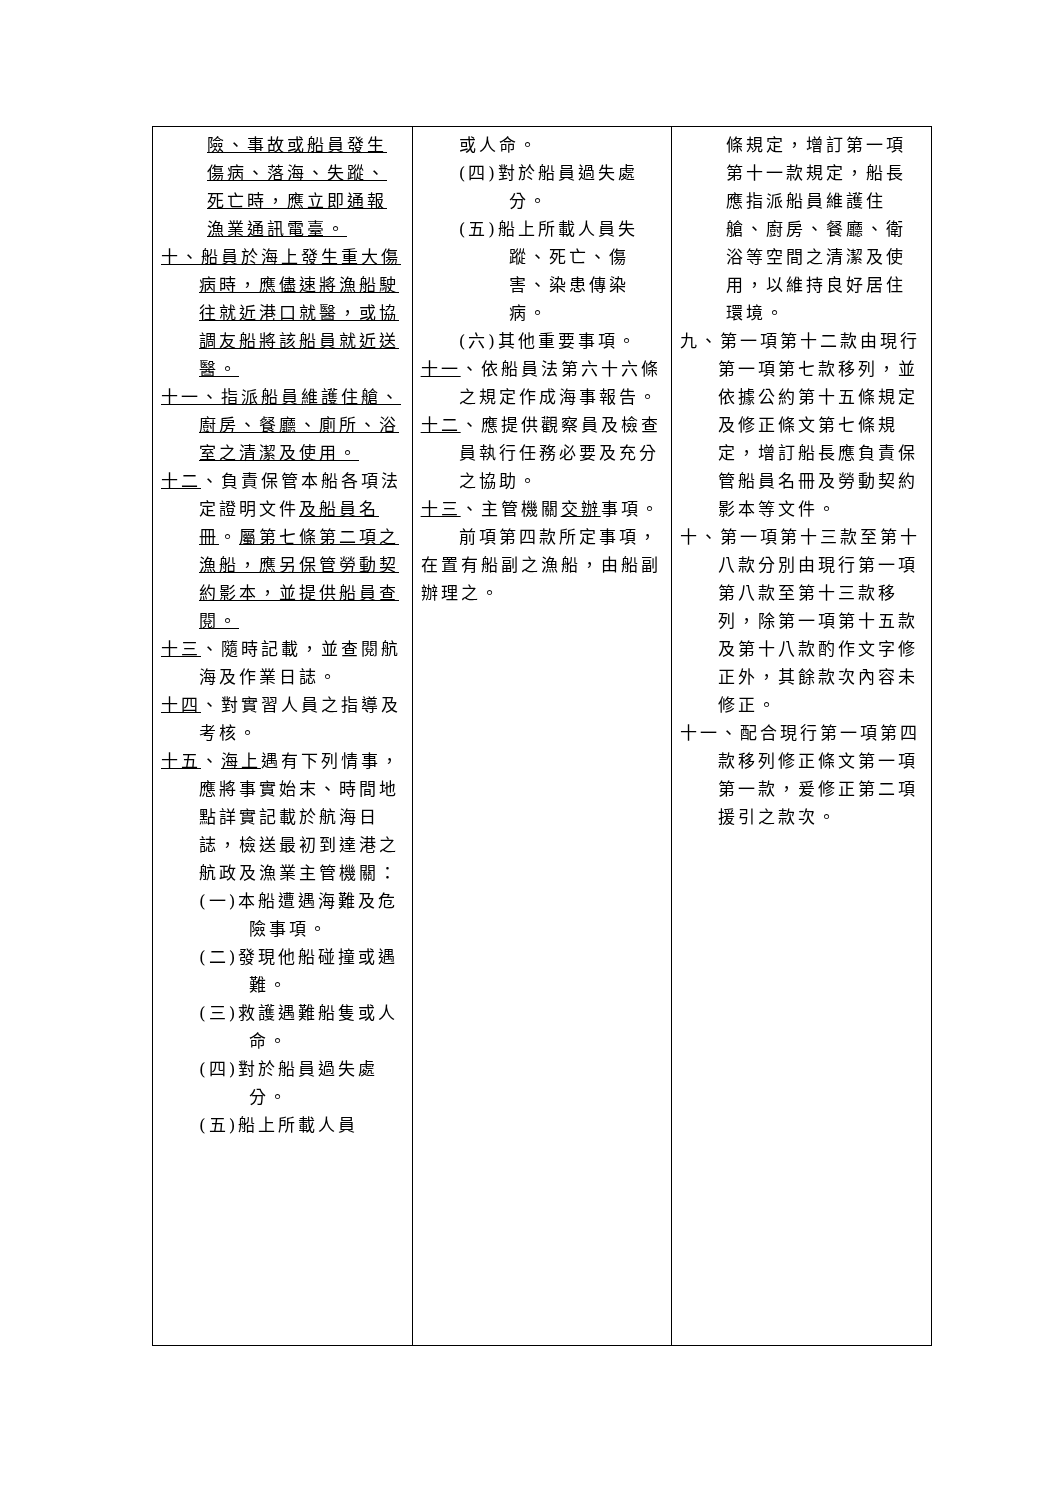| 險、事故或船員發生傷病、落海、失蹤、死亡時，應立即通報漁業通訊電臺。 十、船員於海上發生重大傷病時，應儘速將漁船駛往就近港口就醫，或協調友船將該船員就近送醫。 十一、指派船員維護住艙、廚房、餐廳、廁所、浴室之清潔及使用。 十二 、負責保管本船各項法定證明文件 及船員名冊 。 屬第七條第二項之漁船，應另保管勞動契約影本，並提供船員查閱。 十三 、隨時記載，並查閱航海及作業日誌。 十四 、對實習人員之指導及考核。 十五 、 海上 遇有下列情事，應將事實始末、時間地點詳實記載於航海日誌，檢送最初到達港之航政及漁業主管機關： (一)本船遭遇海難及危險事項。 (二)發現他船碰撞或遇難。 (三)救護遇難船隻或人命。 (四)對於船員過失處分。 (五)船上所載人員 | 或人命。 (四)對於船員過失處分。 (五)船上所載人員失蹤、死亡、傷害、染患傳染病。 (六)其他重要事項。 十一 、依船員法第六十六條之規定作成海事報告。 十二 、應提供觀察員及檢查員執行任務必要及充分之協助。 十三 、主管機關 交辦 事項。 前項第四款所定事項，在置有船副之漁船，由船副辦理之。 | 條規定，增訂第一項第十一款規定，船長應指派船員維護住艙、廚房、餐廳、衛浴等空間之清潔及使用，以維持良好居住環境。 九、第一項第十二款由現行第一項第七款移列，並依據公約第十五條規定及修正條文第七條規定，增訂船長應負責保管船員名冊及勞動契約影本等文件。 十、第一項第十三款至第十八款分別由現行第一項第八款至第十三款移列，除第一項第十五款及第十八款酌作文字修正外，其餘款次內容未修正。 十一、配合現行第一項第四款移列修正條文第一項第一款，爰修正第二項援引之款次。 |